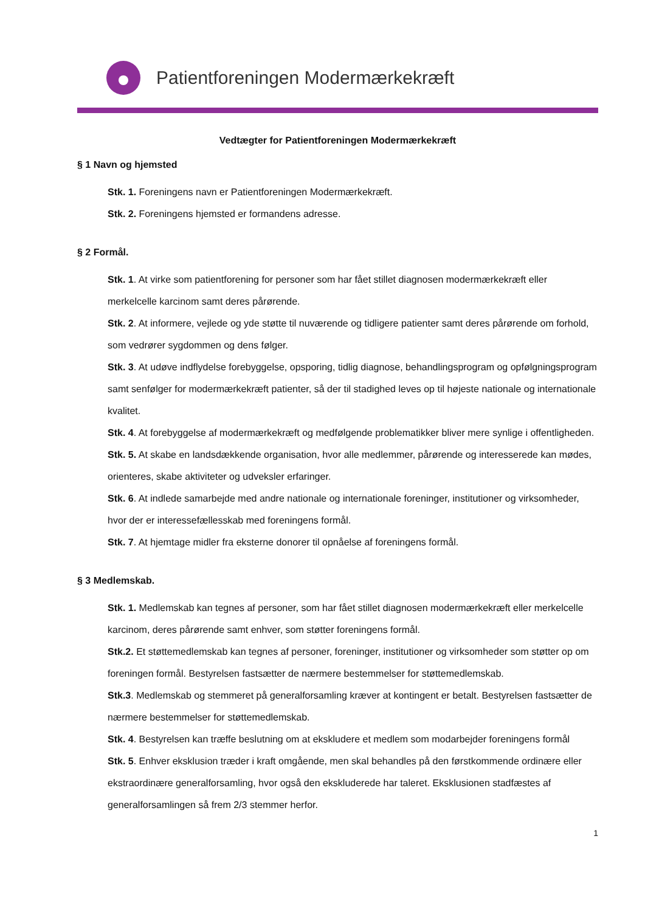Patientforeningen Modermærkekræft
Vedtægter for Patientforeningen Modermærkekræft
§ 1 Navn og hjemsted
Stk. 1. Foreningens navn er Patientforeningen Modermærkekræft.
Stk. 2. Foreningens hjemsted er formandens adresse.
§ 2 Formål.
Stk. 1. At virke som patientforening for personer som har fået stillet diagnosen modermærkekræft eller merkelcelle karcinom samt deres pårørende.
Stk. 2. At informere, vejlede og yde støtte til nuværende og tidligere patienter samt deres pårørende om forhold, som vedrører sygdommen og dens følger.
Stk. 3. At udøve indflydelse forebyggelse, opsporing, tidlig diagnose, behandlingsprogram og opfølgningsprogram samt senfølger for modermærkekræft patienter, så der til stadighed leves op til højeste nationale og internationale kvalitet.
Stk. 4. At forebyggelse af modermærkekræft og medfølgende problematikker bliver mere synlige i offentligheden.
Stk. 5. At skabe en landsdækkende organisation, hvor alle medlemmer, pårørende og interesserede kan mødes, orienteres, skabe aktiviteter og udveksler erfaringer.
Stk. 6. At indlede samarbejde med andre nationale og internationale foreninger, institutioner og virksomheder, hvor der er interessefællesskab med foreningens formål.
Stk. 7. At hjemtage midler fra eksterne donorer til opnåelse af foreningens formål.
§ 3 Medlemskab.
Stk. 1. Medlemskab kan tegnes af personer, som har fået stillet diagnosen modermærkekræft eller merkelcelle karcinom, deres pårørende samt enhver, som støtter foreningens formål.
Stk.2. Et støttemedlemskab kan tegnes af personer, foreninger, institutioner og virksomheder som støtter op om foreningen formål. Bestyrelsen fastsætter de nærmere bestemmelser for støttemedlemskab.
Stk.3. Medlemskab og stemmeret på generalforsamling kræver at kontingent er betalt. Bestyrelsen fastsætter de nærmere bestemmelser for støttemedlemskab.
Stk. 4. Bestyrelsen kan træffe beslutning om at ekskludere et medlem som modarbejder foreningens formål
Stk. 5. Enhver eksklusion træder i kraft omgående, men skal behandles på den førstkommende ordinære eller ekstraordinære generalforsamling, hvor også den ekskluderede har taleret. Eksklusionen stadfæstes af generalforsamlingen så frem 2/3 stemmer herfor.
1